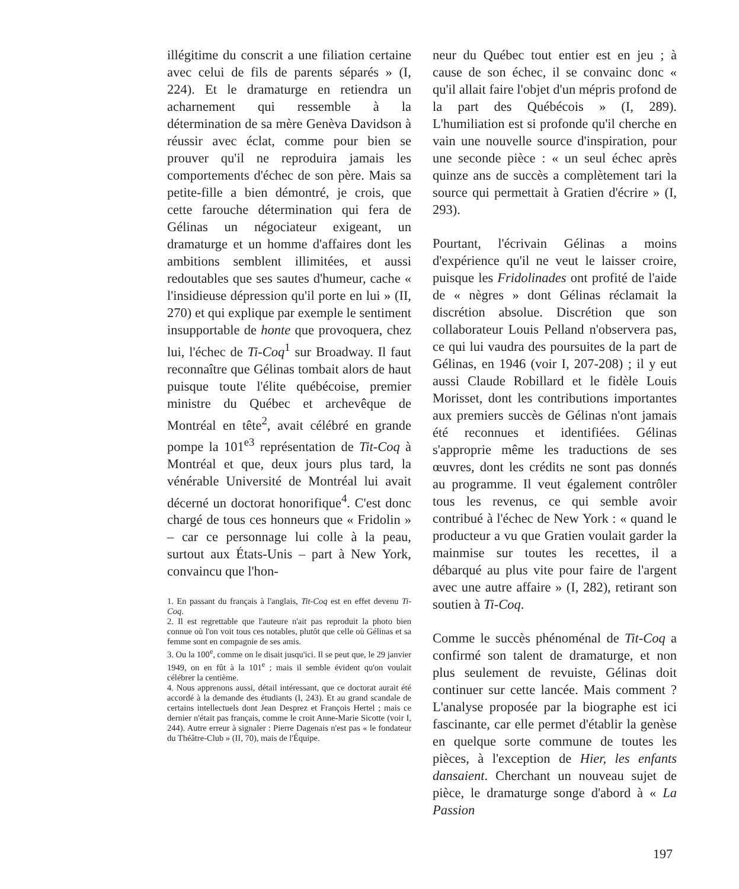illégitime du conscrit a une filiation certaine avec celui de fils de parents séparés » (I, 224). Et le dramaturge en retiendra un acharnement qui ressemble à la détermination de sa mère Genèva Davidson à réussir avec éclat, comme pour bien se prouver qu'il ne reproduira jamais les comportements d'échec de son père. Mais sa petite-fille a bien démontré, je crois, que cette farouche détermination qui fera de Gélinas un négociateur exigeant, un dramaturge et un homme d'affaires dont les ambitions semblent illimitées, et aussi redoutables que ses sautes d'humeur, cache « l'insidieuse dépression qu'il porte en lui » (II, 270) et qui explique par exemple le sentiment insupportable de honte que provoquera, chez lui, l'échec de Ti-Coq<sup>1</sup> sur Broadway. Il faut reconnaître que Gélinas tombait alors de haut puisque toute l'élite québécoise, premier ministre du Québec et archevêque de Montréal en tête<sup>2</sup>, avait célébré en grande pompe la 101<sup>e3</sup> représentation de Tit-Coq à Montréal et que, deux jours plus tard, la vénérable Université de Montréal lui avait décerné un doctorat honorifique<sup>4</sup>. C'est donc chargé de tous ces honneurs que « Fridolin » – car ce personnage lui colle à la peau, surtout aux États-Unis – part à New York, convaincu que l'hon-
1. En passant du français à l'anglais, Tit-Coq est en effet devenu Ti-Coq.
2. Il est regrettable que l'auteure n'ait pas reproduit la photo bien connue où l'on voit tous ces notables, plutôt que celle où Gélinas et sa femme sont en compagnie de ses amis.
3. Ou la 100<sup>e</sup>, comme on le disait jusqu'ici. Il se peut que, le 29 janvier 1949, on en fût à la 101<sup>e</sup> ; mais il semble évident qu'on voulait célébrer la centième.
4. Nous apprenons aussi, détail intéressant, que ce doctorat aurait été accordé à la demande des étudiants (I, 243). Et au grand scandale de certains intellectuels dont Jean Desprez et François Hertel ; mais ce dernier n'était pas français, comme le croit Anne-Marie Sicotte (voir I, 244). Autre erreur à signaler : Pierre Dagenais n'est pas « le fondateur du Théâtre-Club » (II, 70), mais de l'Équipe.
neur du Québec tout entier est en jeu ; à cause de son échec, il se convainc donc « qu'il allait faire l'objet d'un mépris profond de la part des Québécois » (I, 289). L'humiliation est si profonde qu'il cherche en vain une nouvelle source d'inspiration, pour une seconde pièce : « un seul échec après quinze ans de succès a complètement tari la source qui permettait à Gratien d'écrire » (I, 293).
Pourtant, l'écrivain Gélinas a moins d'expérience qu'il ne veut le laisser croire, puisque les Fridolinades ont profité de l'aide de « nègres » dont Gélinas réclamait la discrétion absolue. Discrétion que son collaborateur Louis Pelland n'observera pas, ce qui lui vaudra des poursuites de la part de Gélinas, en 1946 (voir I, 207-208) ; il y eut aussi Claude Robillard et le fidèle Louis Morisset, dont les contributions importantes aux premiers succès de Gélinas n'ont jamais été reconnues et identifiées. Gélinas s'approprie même les traductions de ses œuvres, dont les crédits ne sont pas donnés au programme. Il veut également contrôler tous les revenus, ce qui semble avoir contribué à l'échec de New York : « quand le producteur a vu que Gratien voulait garder la mainmise sur toutes les recettes, il a débarqué au plus vite pour faire de l'argent avec une autre affaire » (I, 282), retirant son soutien à Ti-Coq.
Comme le succès phénoménal de Tit-Coq a confirmé son talent de dramaturge, et non plus seulement de revuiste, Gélinas doit continuer sur cette lancée. Mais comment ? L'analyse proposée par la biographe est ici fascinante, car elle permet d'établir la genèse en quelque sorte commune de toutes les pièces, à l'exception de Hier, les enfants dansaient. Cherchant un nouveau sujet de pièce, le dramaturge songe d'abord à « La Passion
197